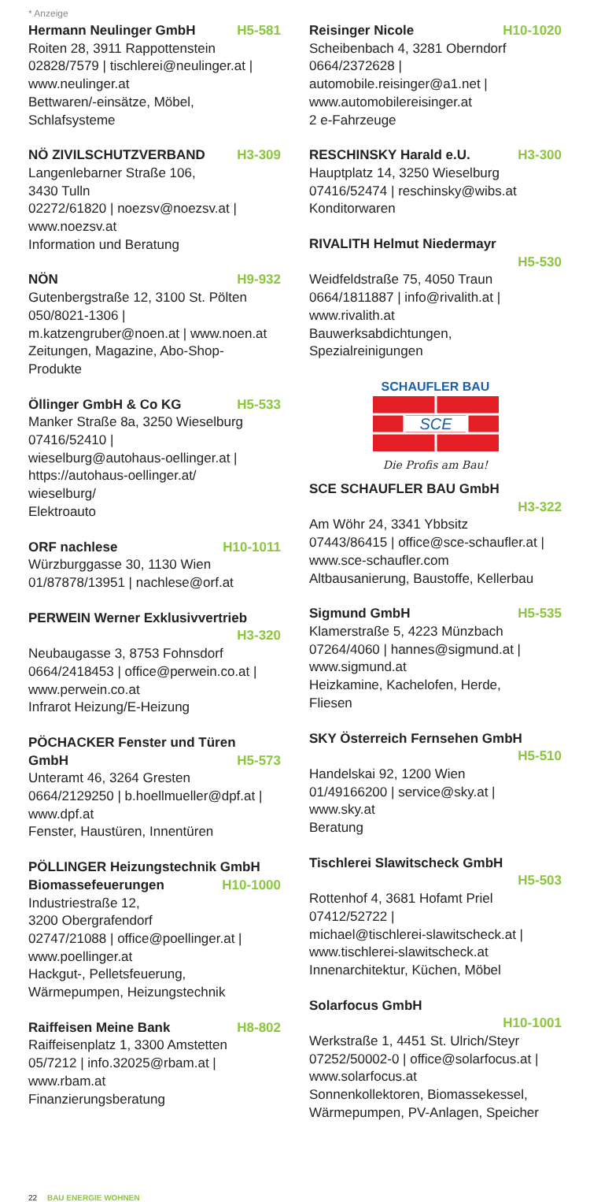* Anzeige
Hermann Neulinger GmbH H5-581
Roiten 28, 3911 Rappottenstein
02828/7579 | tischlerei@neulinger.at |
www.neulinger.at
Bettwaren/-einsätze, Möbel,
Schlafsysteme
NÖ ZIVILSCHUTZVERBAND H3-309
Langenlebarner Straße 106,
3430 Tulln
02272/61820 | noezsv@noezsv.at |
www.noezsv.at
Information und Beratung
NÖN H9-932
Gutenbergstraße 12, 3100 St. Pölten
050/8021-1306 |
m.katzengruber@noen.at | www.noen.at
Zeitungen, Magazine, Abo-Shop-
Produkte
Öllinger GmbH & Co KG H5-533
Manker Straße 8a, 3250 Wieselburg
07416/52410 |
wieselburg@autohaus-oellinger.at |
https://autohaus-oellinger.at/
wieselburg/
Elektroauto
ORF nachlese H10-1011
Würzburggasse 30, 1130 Wien
01/87878/13951 | nachlese@orf.at
PERWEIN Werner Exklusivvertrieb
H3-320
Neubaugasse 3, 8753 Fohnsdorf
0664/2418453 | office@perwein.co.at |
www.perwein.co.at
Infrarot Heizung/E-Heizung
PÖCHACKER Fenster und Türen
GmbH H5-573
Unteramt 46, 3264 Gresten
0664/2129250 | b.hoellmueller@dpf.at |
www.dpf.at
Fenster, Haustüren, Innentüren
PÖLLINGER Heizungstechnik GmbH
Biomassefeuerungen H10-1000
Industriestraße 12,
3200 Obergrafendorf
02747/21088 | office@poellinger.at |
www.poellinger.at
Hackgut-, Pelletsfeuerung,
Wärmepumpen, Heizungstechnik
Raiffeisen Meine Bank H8-802
Raiffeisenplatz 1, 3300 Amstetten
05/7212 | info.32025@rbam.at |
www.rbam.at
Finanzierungsberatung
Reisinger Nicole H10-1020
Scheibenbach 4, 3281 Oberndorf
0664/2372628 |
automobile.reisinger@a1.net |
www.automobilereisinger.at
2 e-Fahrzeuge
RESCHINSKY Harald e.U. H3-300
Hauptplatz 14, 3250 Wieselburg
07416/52474 | reschinsky@wibs.at
Konditorwaren
RIVALITH Helmut Niedermayr
H5-530
Weidfeldstraße 75, 4050 Traun
0664/1811887 | info@rivalith.at |
www.rivalith.at
Bauwerksabdichtungen,
Spezialreinigungen
SCHAUFLER BAU
SCE
Die Profis am Bau!
SCE SCHAUFLER BAU GmbH
H3-322
Am Wöhr 24, 3341 Ybbsitz
07443/86415 | office@sce-schaufler.at |
www.sce-schaufler.com
Altbausanierung, Baustoffe, Kellerbau
Sigmund GmbH H5-535
Klamerstraße 5, 4223 Münzbach
07264/4060 | hannes@sigmund.at |
www.sigmund.at
Heizkamine, Kachelofen, Herde,
Fliesen
SKY Österreich Fernsehen GmbH
H5-510
Handelskai 92, 1200 Wien
01/49166200 | service@sky.at |
www.sky.at
Beratung
Tischlerei Slawitscheck GmbH
H5-503
Rottenhof 4, 3681 Hofamt Priel
07412/52722 |
michael@tischlerei-slawitscheck.at |
www.tischlerei-slawitscheck.at
Innenarchitektur, Küchen, Möbel
Solarfocus GmbH
H10-1001
Werkstraße 1, 4451 St. Ulrich/Steyr
07252/50002-0 | office@solarfocus.at |
www.solarfocus.at
Sonnenkollektoren, Biomassekessel,
Wärmepumpen, PV-Anlagen, Speicher
22 BAU ENERGIE WOHNEN